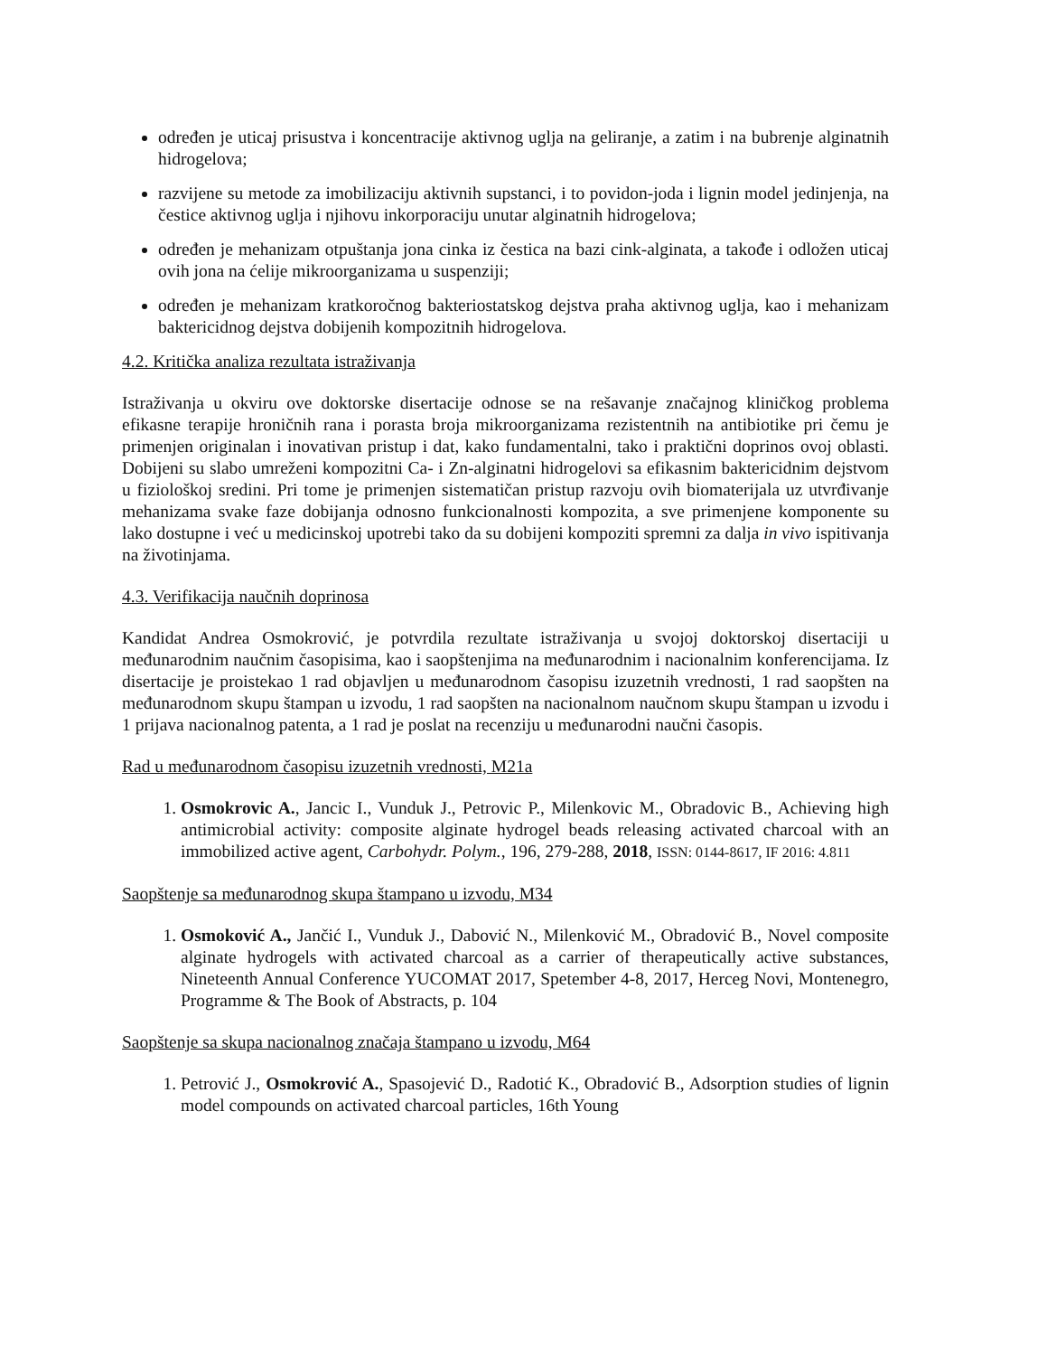određen je uticaj prisustva i koncentracije aktivnog uglja na geliranje, a zatim i na bubrenje alginatnih hidrogelova;
razvijene su metode za imobilizaciju aktivnih supstanci, i to povidon-joda i lignin model jedinjenja, na čestice aktivnog uglja i njihovu inkorporaciju unutar alginatnih hidrogelova;
određen je mehanizam otpuštanja jona cinka iz čestica na bazi cink-alginata, a takođe i odložen uticaj ovih jona na ćelije mikroorganizama u suspenziji;
određen je mehanizam kratkoročnog bakteriostatskog dejstva praha aktivnog uglja, kao i mehanizam baktericidnog dejstva dobijenih kompozitnih hidrogelova.
4.2. Kritička analiza rezultata istraživanja
Istraživanja u okviru ove doktorske disertacije odnose se na rešavanje značajnog kliničkog problema efikasne terapije hroničnih rana i porasta broja mikroorganizama rezistentnih na antibiotike pri čemu je primenjen originalan i inovativan pristup i dat, kako fundamentalni, tako i praktični doprinos ovoj oblasti. Dobijeni su slabo umreženi kompozitni Ca- i Zn-alginatni hidrogelovi sa efikasnim baktericidnim dejstvom u fiziološkoj sredini. Pri tome je primenjen sistematičan pristup razvoju ovih biomaterijala uz utvrđivanje mehanizama svake faze dobijanja odnosno funkcionalnosti kompozita, a sve primenjene komponente su lako dostupne i već u medicinskoj upotrebi tako da su dobijeni kompoziti spremni za dalja in vivo ispitivanja na životinjama.
4.3. Verifikacija naučnih doprinosa
Kandidat Andrea Osmokrović, je potvrdila rezultate istraživanja u svojoj doktorskoj disertaciji u međunarodnim naučnim časopisima, kao i saopštenjima na međunarodnim i nacionalnim konferencijama. Iz disertacije je proistekao 1 rad objavljen u međunarodnom časopisu izuzetnih vrednosti, 1 rad saopšten na međunarodnom skupu štampan u izvodu, 1 rad saopšten na nacionalnom naučnom skupu štampan u izvodu i 1 prijava nacionalnog patenta, a 1 rad je poslat na recenziju u međunarodni naučni časopis.
Rad u međunarodnom časopisu izuzetnih vrednosti, M21a
1. Osmokrovic A., Jancic I., Vunduk J., Petrovic P., Milenkovic M., Obradovic B., Achieving high antimicrobial activity: composite alginate hydrogel beads releasing activated charcoal with an immobilized active agent, Carbohydr. Polym., 196, 279-288, 2018, ISSN: 0144-8617, IF 2016: 4.811
Saopštenje sa međunarodnog skupa štampano u izvodu, M34
1. Osmoković A., Jančić I., Vunduk J., Dabović N., Milenković M., Obradović B., Novel composite alginate hydrogels with activated charcoal as a carrier of therapeutically active substances, Nineteenth Annual Conference YUCOMAT 2017, Spetember 4-8, 2017, Herceg Novi, Montenegro, Programme & The Book of Abstracts, p. 104
Saopštenje sa skupa nacionalnog značaja štampano u izvodu, M64
1. Petrović J., Osmokrović A., Spasojević D., Radotić K., Obradović B., Adsorption studies of lignin model compounds on activated charcoal particles, 16th Young